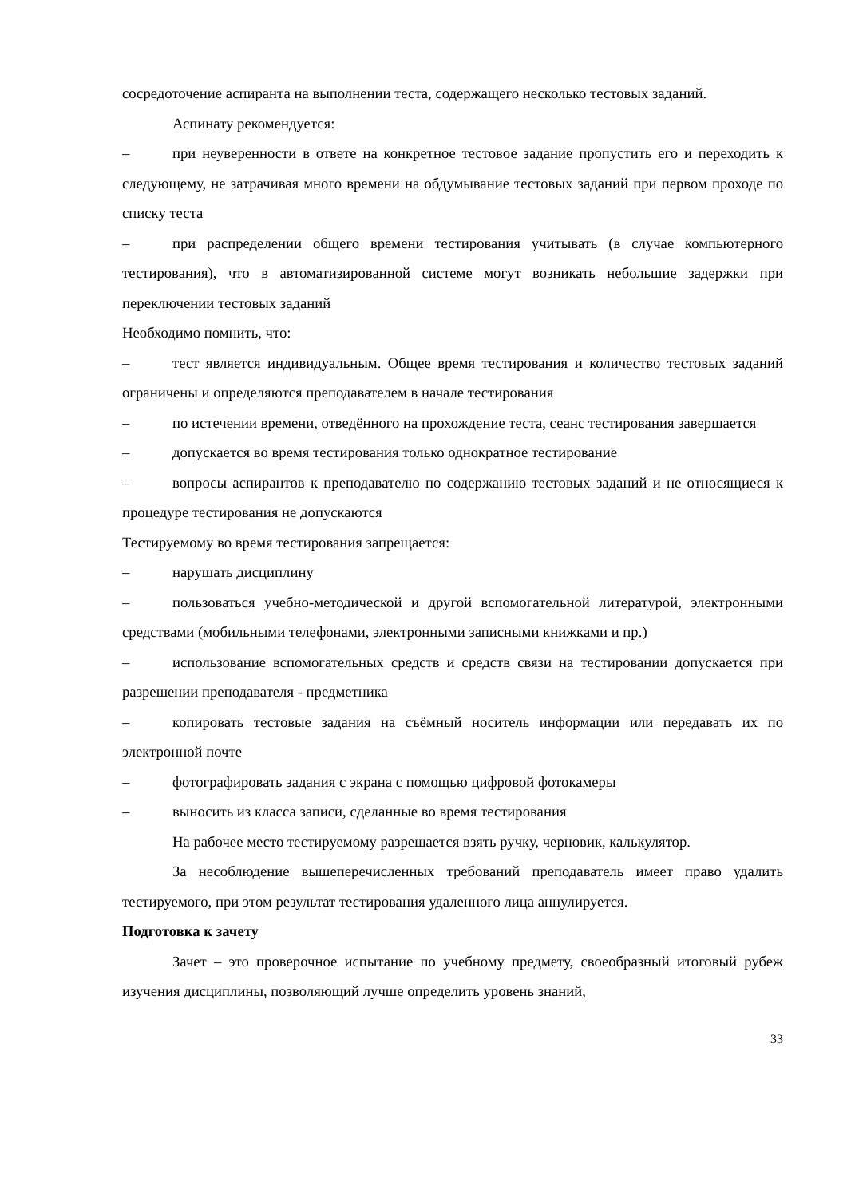сосредоточение аспиранта на выполнении теста, содержащего несколько тестовых заданий.
Аспинату рекомендуется:
– при неуверенности в ответе на конкретное тестовое задание пропустить его и переходить к следующему, не затрачивая много времени на обдумывание тестовых заданий при первом проходе по списку теста
– при распределении общего времени тестирования учитывать (в случае компьютерного тестирования), что в автоматизированной системе могут возникать небольшие задержки при переключении тестовых заданий
Необходимо помнить, что:
– тест является индивидуальным. Общее время тестирования и количество тестовых заданий ограничены и определяются преподавателем в начале тестирования
– по истечении времени, отведённого на прохождение теста, сеанс тестирования завершается
– допускается во время тестирования только однократное тестирование
– вопросы аспирантов к преподавателю по содержанию тестовых заданий и не относящиеся к процедуре тестирования не допускаются
Тестируемому во время тестирования запрещается:
– нарушать дисциплину
– пользоваться учебно-методической и другой вспомогательной литературой, электронными средствами (мобильными телефонами, электронными записными книжками и пр.)
– использование вспомогательных средств и средств связи на тестировании допускается при разрешении преподавателя - предметника
– копировать тестовые задания на съёмный носитель информации или передавать их по электронной почте
– фотографировать задания с экрана с помощью цифровой фотокамеры
– выносить из класса записи, сделанные во время тестирования
На рабочее место тестируемому разрешается взять ручку, черновик, калькулятор.
За несоблюдение вышеперечисленных требований преподаватель имеет право удалить тестируемого, при этом результат тестирования удаленного лица аннулируется.
Подготовка к зачету
Зачет – это проверочное испытание по учебному предмету, своеобразный итоговый рубеж изучения дисциплины, позволяющий лучше определить уровень знаний,
33